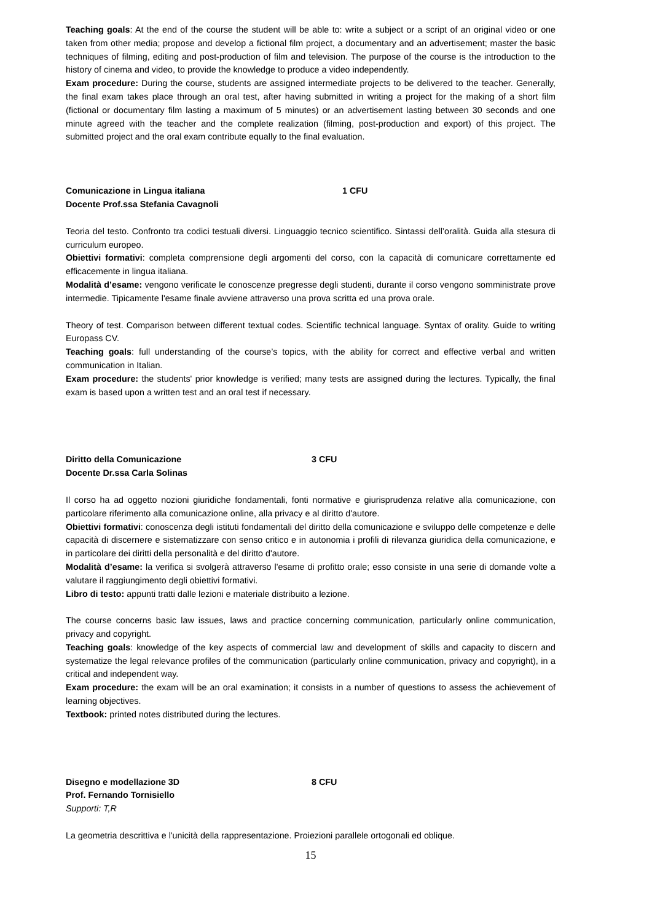Teaching goals: At the end of the course the student will be able to: write a subject or a script of an original video or one taken from other media; propose and develop a fictional film project, a documentary and an advertisement; master the basic techniques of filming, editing and post-production of film and television. The purpose of the course is the introduction to the history of cinema and video, to provide the knowledge to produce a video independently.
Exam procedure: During the course, students are assigned intermediate projects to be delivered to the teacher. Generally, the final exam takes place through an oral test, after having submitted in writing a project for the making of a short film (fictional or documentary film lasting a maximum of 5 minutes) or an advertisement lasting between 30 seconds and one minute agreed with the teacher and the complete realization (filming, post-production and export) of this project. The submitted project and the oral exam contribute equally to the final evaluation.
Comunicazione in Lingua italiana 1 CFU
Docente Prof.ssa Stefania Cavagnoli
Teoria del testo. Confronto tra codici testuali diversi. Linguaggio tecnico scientifico. Sintassi dell’oralità. Guida alla stesura di curriculum europeo.
Obiettivi formativi: completa comprensione degli argomenti del corso, con la capacità di comunicare correttamente ed efficacemente in lingua italiana.
Modalità d’esame: vengono verificate le conoscenze pregresse degli studenti, durante il corso vengono somministrate prove intermedie. Tipicamente l'esame finale avviene attraverso una prova scritta ed una prova orale.
Theory of test. Comparison between different textual codes. Scientific technical language. Syntax of orality. Guide to writing Europass CV.
Teaching goals: full understanding of the course’s topics, with the ability for correct and effective verbal and written communication in Italian.
Exam procedure: the students' prior knowledge is verified; many tests are assigned during the lectures. Typically, the final exam is based upon a written test and an oral test if necessary.
Diritto della Comunicazione 3 CFU
Docente Dr.ssa Carla Solinas
Il corso ha ad oggetto nozioni giuridiche fondamentali, fonti normative e giurisprudenza relative alla comunicazione, con particolare riferimento alla comunicazione online, alla privacy e al diritto d'autore.
Obiettivi formativi: conoscenza degli istituti fondamentali del diritto della comunicazione e sviluppo delle competenze e delle capacità di discernere e sistematizzare con senso critico e in autonomia i profili di rilevanza giuridica della comunicazione, e in particolare dei diritti della personalità e del diritto d'autore.
Modalità d’esame: la verifica si svolgerà attraverso l'esame di profitto orale; esso consiste in una serie di domande volte a valutare il raggiungimento degli obiettivi formativi.
Libro di testo: appunti tratti dalle lezioni e materiale distribuito a lezione.
The course concerns basic law issues, laws and practice concerning communication, particularly online communication, privacy and copyright.
Teaching goals: knowledge of the key aspects of commercial law and development of skills and capacity to discern and systematize the legal relevance profiles of the communication (particularly online communication, privacy and copyright), in a critical and independent way.
Exam procedure: the exam will be an oral examination; it consists in a number of questions to assess the achievement of learning objectives.
Textbook: printed notes distributed during the lectures.
Disegno e modellazione 3D 8 CFU
Prof. Fernando Tornisiello
Supporti: T,R
La geometria descrittiva e l'unicità della rappresentazione. Proiezioni parallele ortogonali ed oblique.
15